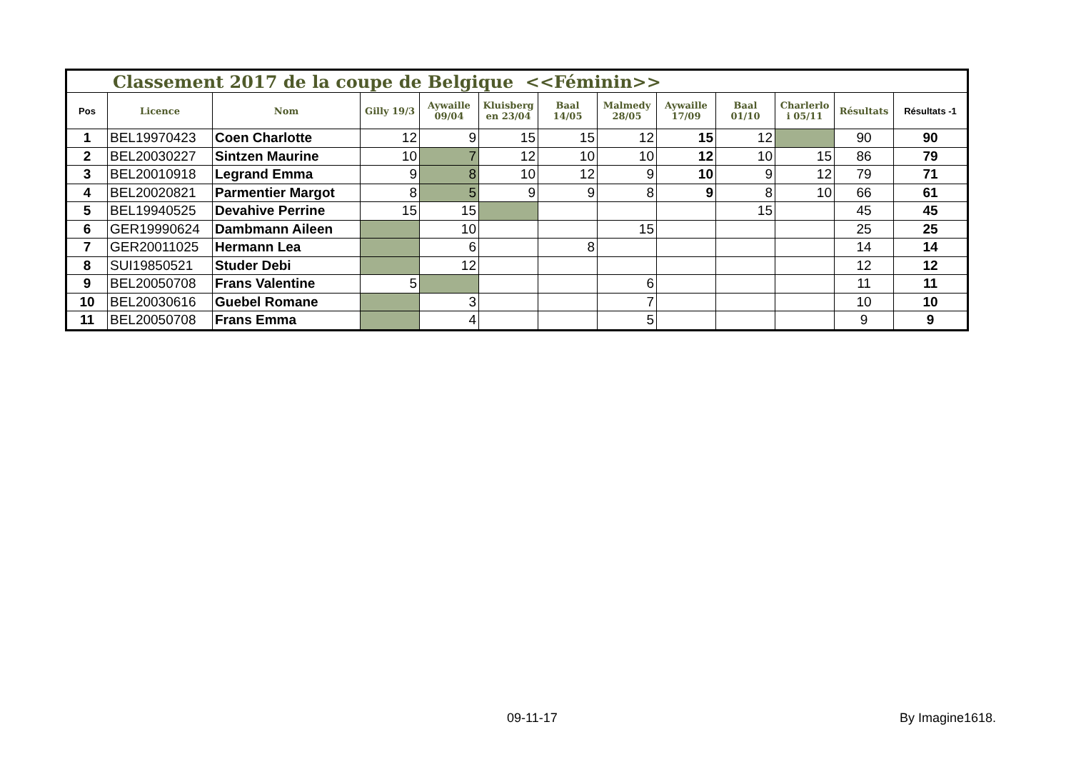| Classement 2017 de la coupe de Belgique <<Féminin>> | | | | | | | | | | | | |
| Pos | Licence | Nom | Gilly 19/3 | Aywaille 09/04 | Kluisberg en 23/04 | Baal 14/05 | Malmedy 28/05 | Aywaille 17/09 | Baal 01/10 | Charlerlo i 05/11 | Résultats | Résultats -1 |
| 1 | BEL19970423 | Coen Charlotte | 12 | 9 | 15 | 15 | 12 | 15 | 12 | | 90 | 90 |
| 2 | BEL20030227 | Sintzen Maurine | 10 | 7 | 12 | 10 | 10 | 12 | 10 | 15 | 86 | 79 |
| 3 | BEL20010918 | Legrand Emma | 9 | 8 | 10 | 12 | 9 | 10 | 9 | 12 | 79 | 71 |
| 4 | BEL20020821 | Parmentier Margot | 8 | 5 | 9 | 9 | 8 | 9 | 8 | 10 | 66 | 61 |
| 5 | BEL19940525 | Devahive Perrine | 15 | 15 | | | | | 15 | | 45 | 45 |
| 6 | GER19990624 | Dambmann Aileen | | 10 | | | 15 | | | | 25 | 25 |
| 7 | GER20011025 | Hermann Lea | | 6 | | 8 | | | | | 14 | 14 |
| 8 | SUI19850521 | Studer Debi | | 12 | | | | | | | 12 | 12 |
| 9 | BEL20050708 | Frans Valentine | 5 | | | | 6 | | | | 11 | 11 |
| 10 | BEL20030616 | Guebel Romane | | 3 | | | 7 | | | | 10 | 10 |
| 11 | BEL20050708 | Frans Emma | | 4 | | | 5 | | | | 9 | 9 |
09-11-17 By Imagine1618.